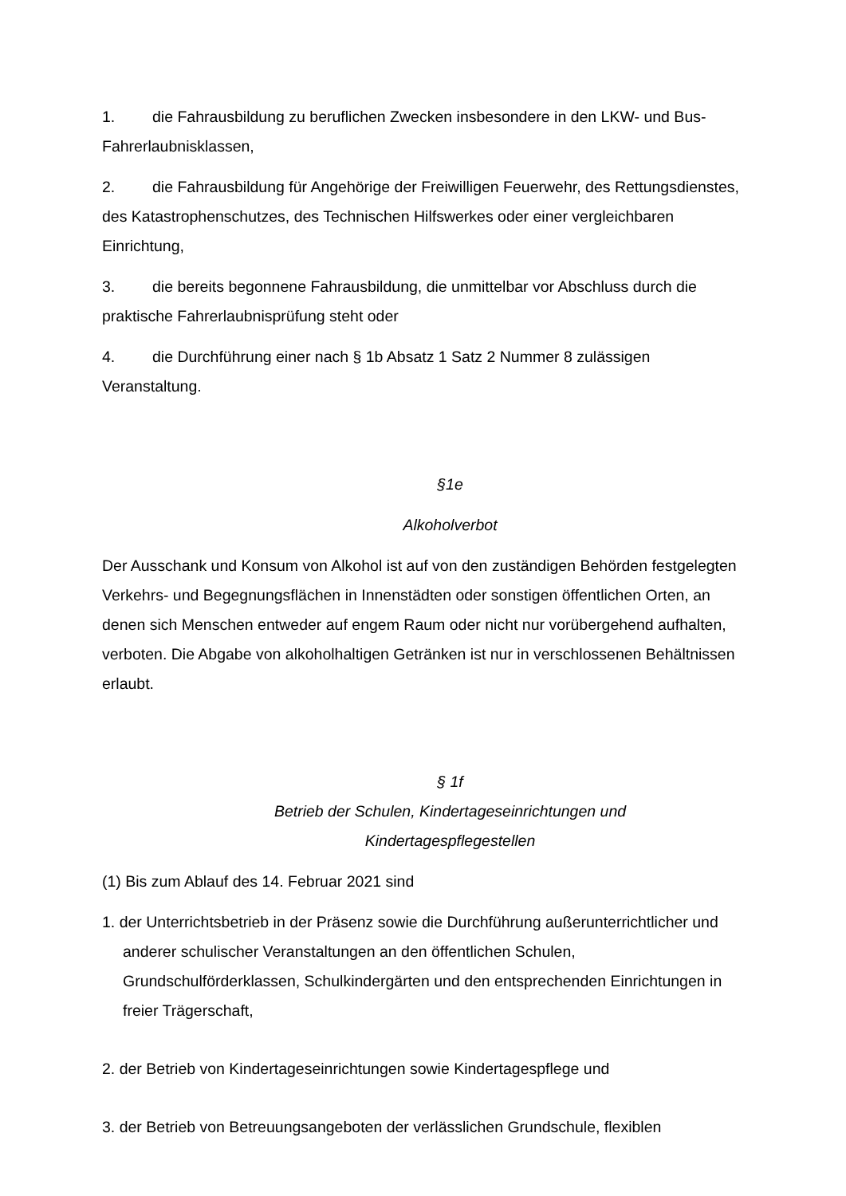1. die Fahrausbildung zu beruflichen Zwecken insbesondere in den LKW- und Bus-Fahrerlaubnisklassen,
2. die Fahrausbildung für Angehörige der Freiwilligen Feuerwehr, des Rettungsdienstes, des Katastrophenschutzes, des Technischen Hilfswerkes oder einer vergleichbaren Einrichtung,
3. die bereits begonnene Fahrausbildung, die unmittelbar vor Abschluss durch die praktische Fahrerlaubnisprüfung steht oder
4. die Durchführung einer nach § 1b Absatz 1 Satz 2 Nummer 8 zulässigen Veranstaltung.
§1e
Alkoholverbot
Der Ausschank und Konsum von Alkohol ist auf von den zuständigen Behörden festgelegten Verkehrs- und Begegnungsflächen in Innenstädten oder sonstigen öffentlichen Orten, an denen sich Menschen entweder auf engem Raum oder nicht nur vorübergehend aufhalten, verboten. Die Abgabe von alkoholhaltigen Getränken ist nur in verschlossenen Behältnissen erlaubt.
§ 1f
Betrieb der Schulen, Kindertageseinrichtungen und
Kindertagespflegestellen
(1) Bis zum Ablauf des 14. Februar 2021 sind
1. der Unterrichtsbetrieb in der Präsenz sowie die Durchführung außerunterrichtlicher und anderer schulischer Veranstaltungen an den öffentlichen Schulen, Grundschulförderklassen, Schulkindergärten und den entsprechenden Einrichtungen in freier Trägerschaft,
2. der Betrieb von Kindertageseinrichtungen sowie Kindertagespflege und
3. der Betrieb von Betreuungsangeboten der verlässlichen Grundschule, flexiblen